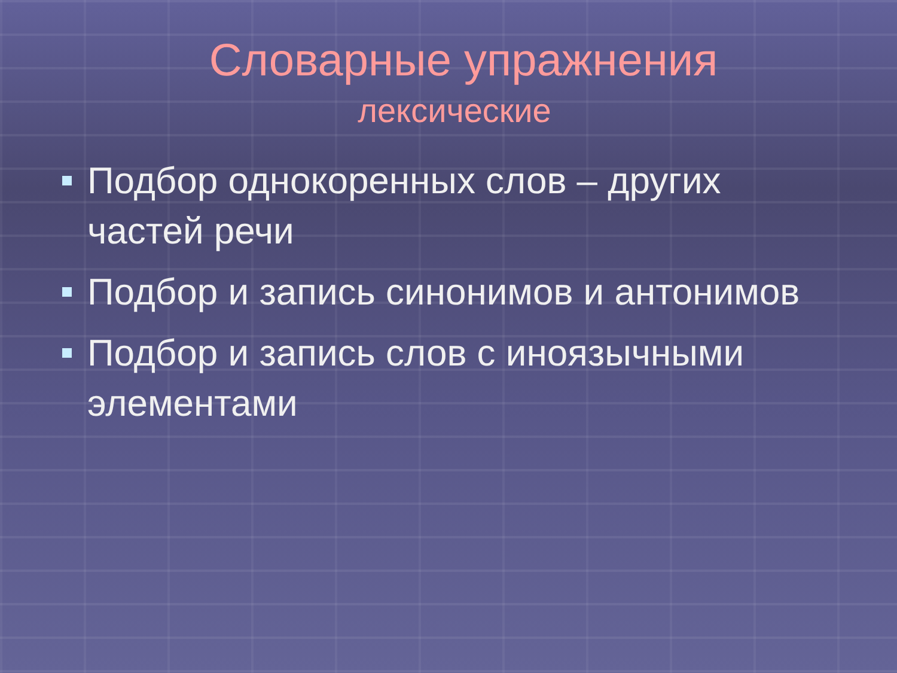Словарные упражнения
лексические
Подбор однокоренных слов – других частей речи
Подбор и запись синонимов и антонимов
Подбор и запись слов с иноязычными элементами